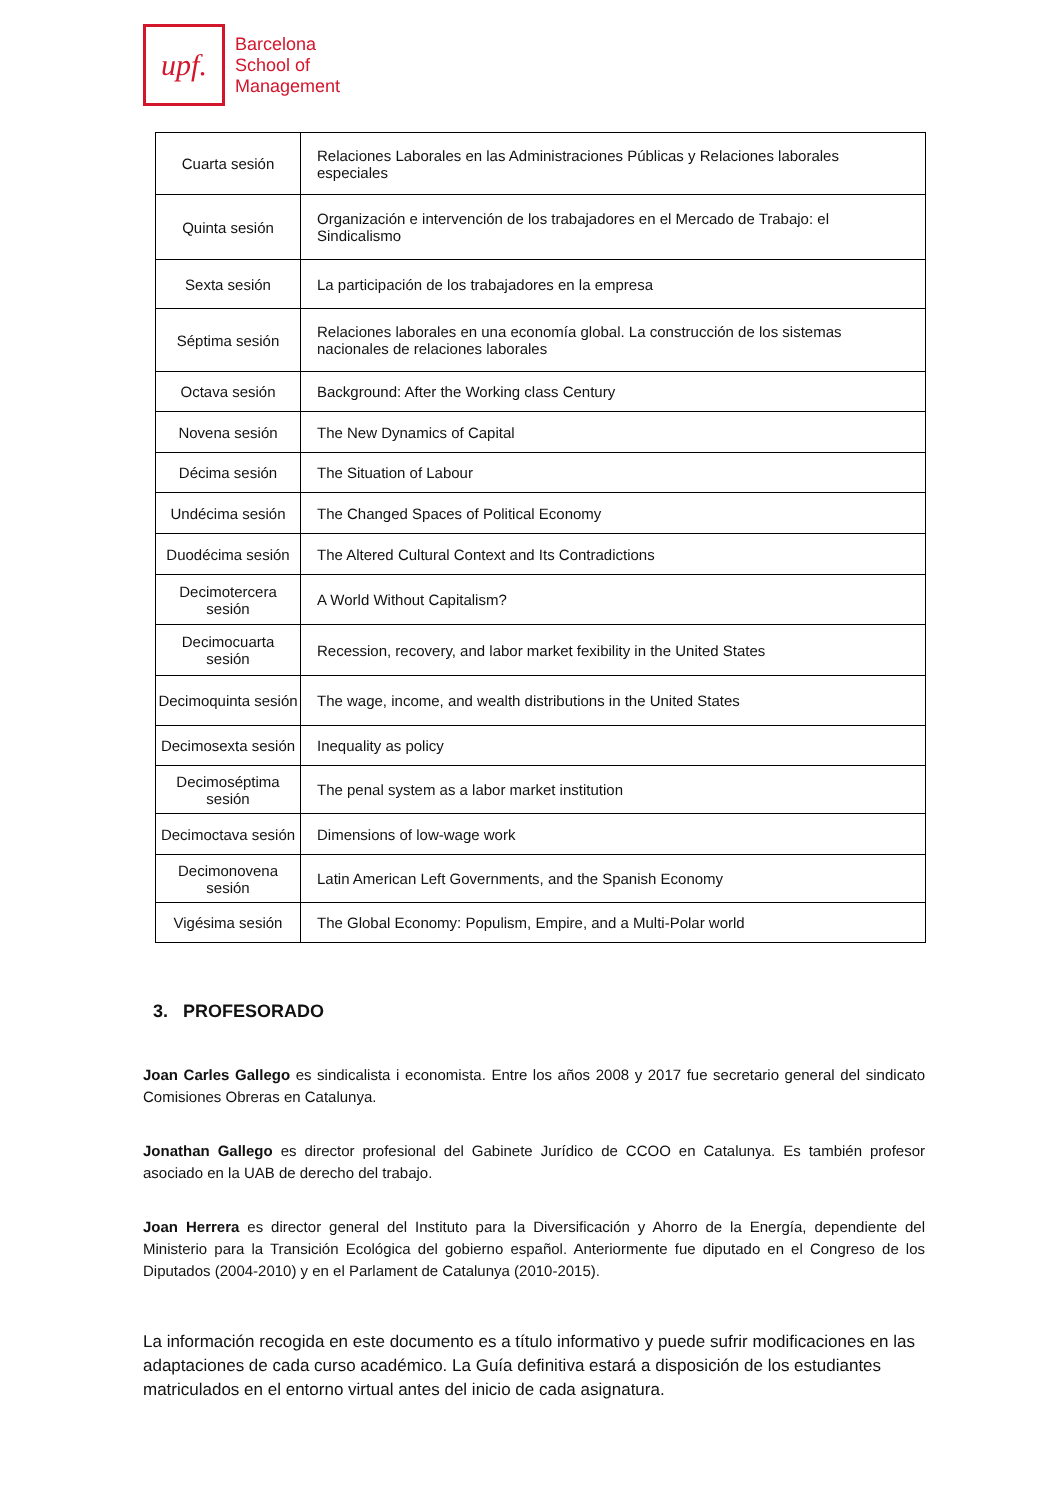upf.
Barcelona
School of
Management
| Cuarta sesión | Relaciones Laborales en las Administraciones Públicas y Relaciones laborales especiales |
| Quinta sesión | Organización e intervención de los trabajadores en el Mercado de Trabajo: el Sindicalismo |
| Sexta sesión | La participación de los trabajadores en la empresa |
| Séptima sesión | Relaciones laborales en una economía global. La construcción de los sistemas nacionales de relaciones laborales |
| Octava sesión | Background: After the Working class Century |
| Novena sesión | The New Dynamics of Capital |
| Décima sesión | The Situation of Labour |
| Undécima sesión | The Changed Spaces of Political Economy |
| Duodécima sesión | The Altered Cultural Context and Its Contradictions |
| Decimotercera sesión | A World Without Capitalism? |
| Decimocuarta sesión | Recession, recovery, and labor market fexibility in the United States |
| Decimoquinta sesión | The wage, income, and wealth distributions in the United States |
| Decimosexta sesión | Inequality as policy |
| Decimoséptima sesión | The penal system as a labor market institution |
| Decimoctava sesión | Dimensions of low-wage work |
| Decimonovena sesión | Latin American Left Governments, and the Spanish Economy |
| Vigésima sesión | The Global Economy: Populism, Empire, and a Multi-Polar world |
3. PROFESORADO
Joan Carles Gallego es sindicalista i economista. Entre los años 2008 y 2017 fue secretario general del sindicato Comisiones Obreras en Catalunya.
Jonathan Gallego es director profesional del Gabinete Jurídico de CCOO en Catalunya. Es también profesor asociado en la UAB de derecho del trabajo.
Joan Herrera es director general del Instituto para la Diversificación y Ahorro de la Energía, dependiente del Ministerio para la Transición Ecológica del gobierno español. Anteriormente fue diputado en el Congreso de los Diputados (2004-2010) y en el Parlament de Catalunya (2010-2015).
La información recogida en este documento es a título informativo y puede sufrir modificaciones en las adaptaciones de cada curso académico. La Guía definitiva estará a disposición de los estudiantes matriculados en el entorno virtual antes del inicio de cada asignatura.